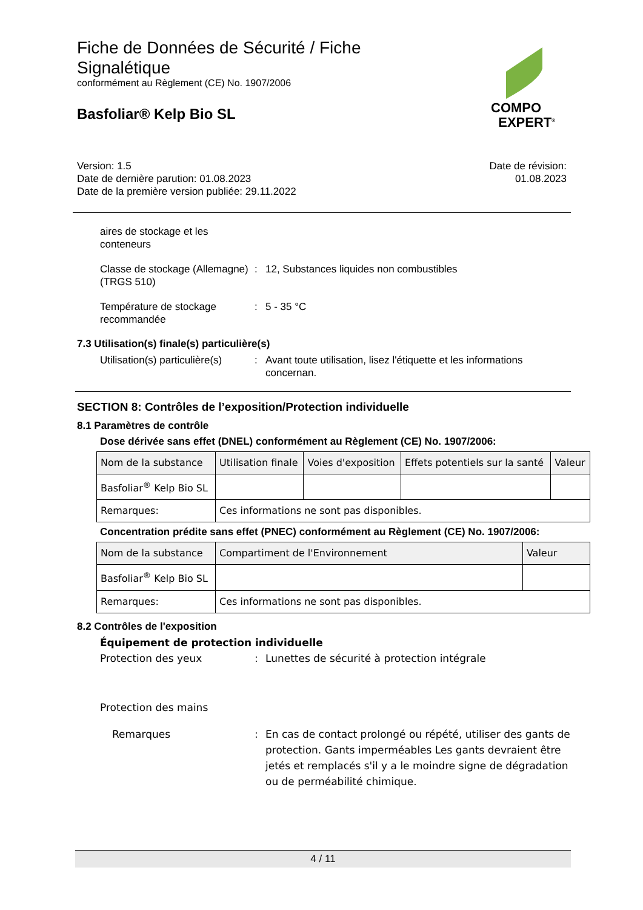Fiche de Données de Sécurité / Fiche
Signalétique
conformément au Règlement (CE) No. 1907/2006
Basfoliar® Kelp Bio SL
COMPO
EXPERT<sup>®</sup>
Version: 1.5
Date de dernière parution: 01.08.2023
Date de la première version publiée: 29.11.2022
Date de révision:
01.08.2023
aires de stockage et les conteneurs
Classe de stockage (Allemagne) (TRGS 510)
: 12, Substances liquides non combustibles
Température de stockage recommandée
: 5 - 35 °C
7.3 Utilisation(s) finale(s) particulière(s)
Utilisation(s) particulière(s)
: Avant toute utilisation, lisez l'étiquette et les informations concernan.
SECTION 8: Contrôles de l’exposition/Protection individuelle
8.1 Paramètres de contrôle
Dose dérivée sans effet (DNEL) conformément au Règlement (CE) No. 1907/2006:
| Nom de la substance | Utilisation finale | Voies d'exposition | Effets potentiels sur la santé | Valeur |
| Basfoliar<sup>®</sup> Kelp Bio SL | | | | |
| Remarques: | Ces informations ne sont pas disponibles. | | | |
Concentration prédite sans effet (PNEC) conformément au Règlement (CE) No. 1907/2006:
| Nom de la substance | | Compartiment de l'Environnement | Valeur |
| Basfoliar<sup>®</sup> Kelp Bio SL | | | |
| Remarques: | Ces informations ne sont pas disponibles. | | |
8.2 Contrôles de l'exposition
Équipement de protection individuelle
Protection des yeux : Lunettes de sécurité à protection intégrale
Protection des mains
Remarques : En cas de contact prolongé ou répété, utiliser des gants de protection. Gants imperméables Les gants devraient être jetés et remplacés s'il y a le moindre signe de dégradation ou de perméabilité chimique.
4 / 11